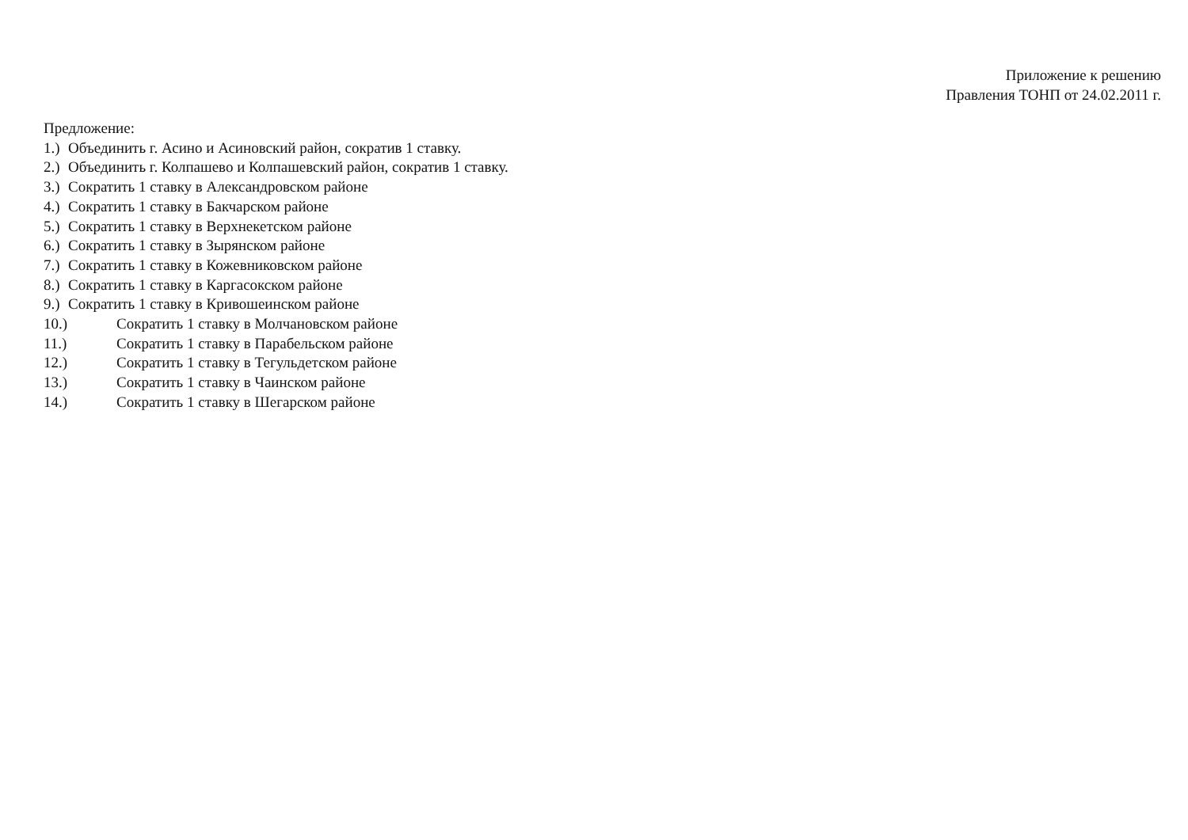Приложение к решению
Правления ТОНП от 24.02.2011 г.
Предложение:
1.) Объединить г. Асино и Асиновский район, сократив 1 ставку.
2.) Объединить г. Колпашево и Колпашевский район, сократив 1 ставку.
3.) Сократить 1 ставку в Александровском районе
4.) Сократить 1 ставку в Бакчарском районе
5.) Сократить 1 ставку в Верхнекетском районе
6.) Сократить 1 ставку в Зырянском районе
7.) Сократить 1 ставку в Кожевниковском районе
8.) Сократить 1 ставку в Каргасокском районе
9.) Сократить 1 ставку в Кривошеинском районе
10.) Сократить 1 ставку в Молчановском районе
11.) Сократить 1 ставку в Парабельском районе
12.) Сократить 1 ставку в Тегульдетском районе
13.) Сократить 1 ставку в Чаинском районе
14.) Сократить 1 ставку в Шегарском районе